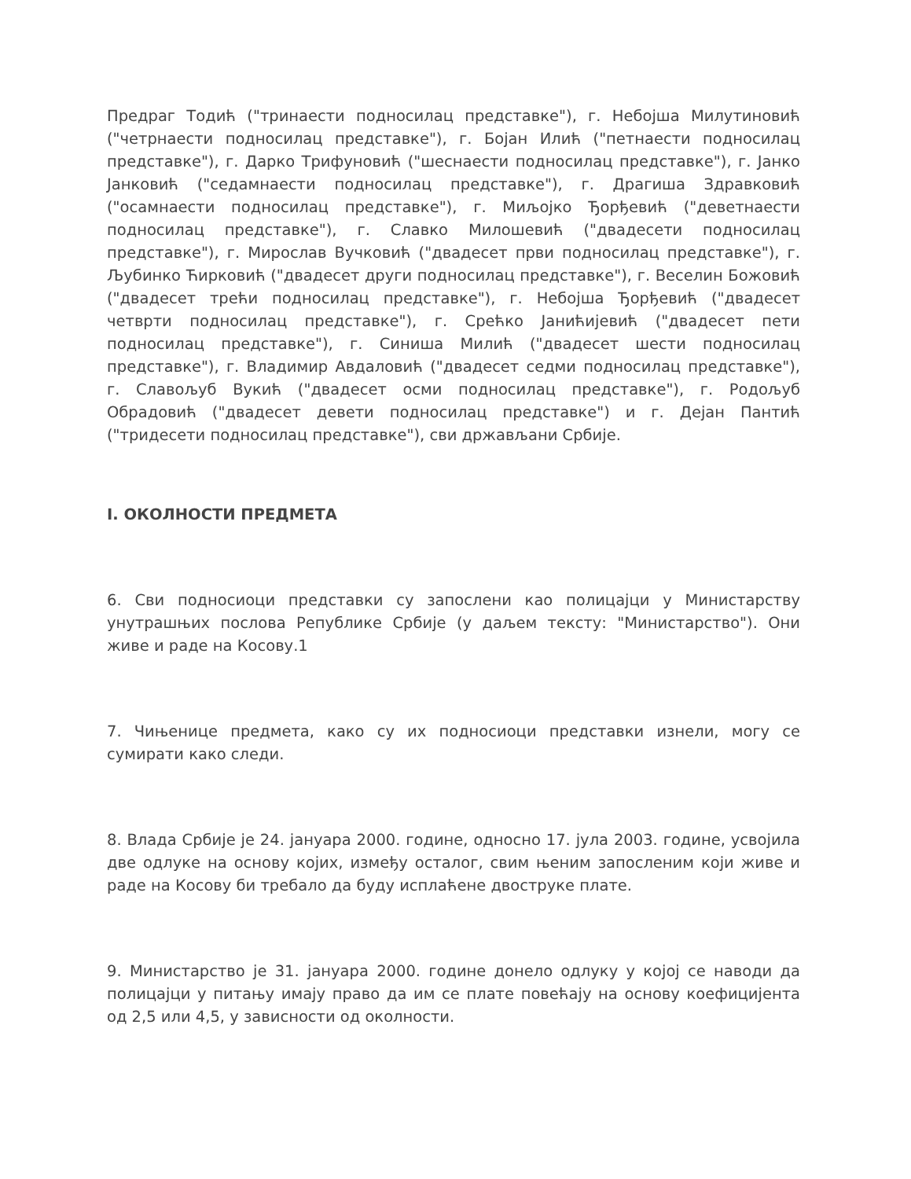Предраг Тодић ("тринаести подносилац представке"), г. Небојша Милутиновић ("четрнаести подносилац представке"), г. Бојан Илић ("петнаести подносилац представке"), г. Дарко Трифуновић ("шеснаести подносилац представке"), г. Јанко Јанковић ("седамнаести подносилац представке"), г. Драгиша Здравковић ("осамнаести подносилац представке"), г. Миљојко Ђорђевић ("деветнаести подносилац представке"), г. Славко Милошевић ("двадесети подносилац представке"), г. Мирослав Вучковић ("двадесет први подносилац представке"), г. Љубинко Ћирковић ("двадесет други подносилац представке"), г. Веселин Божовић ("двадесет трећи подносилац представке"), г. Небојша Ђорђевић ("двадесет четврти подносилац представке"), г. Срећко Јанићијевић ("двадесет пети подносилац представке"), г. Синиша Милић ("двадесет шести подносилац представке"), г. Владимир Авдаловић ("двадесет седми подносилац представке"), г. Славољуб Вукић ("двадесет осми подносилац представке"), г. Родољуб Обрадовић ("двадесет девети подносилац представке") и г. Дејан Пантић ("тридесети подносилац представке"), сви држављани Србије.
I. ОКОЛНОСТИ ПРЕДМЕТА
6. Сви подносиоци представки су запослени као полицајци у Министарству унутрашњих послова Републике Србије (у даљем тексту: "Министарство"). Они живе и раде на Косову.1
7. Чињенице предмета, како су их подносиоци представки изнели, могу се сумирати како следи.
8. Влада Србије је 24. јануара 2000. године, односно 17. јула 2003. године, усвојила две одлуке на основу којих, између осталог, свим њеним запосленим који живе и раде на Косову би требало да буду исплаћене двоструке плате.
9. Министарство је 31. јануара 2000. године донело одлуку у којој се наводи да полицајци у питању имају право да им се плате повећају на основу коефицијента од 2,5 или 4,5, у зависности од околности.